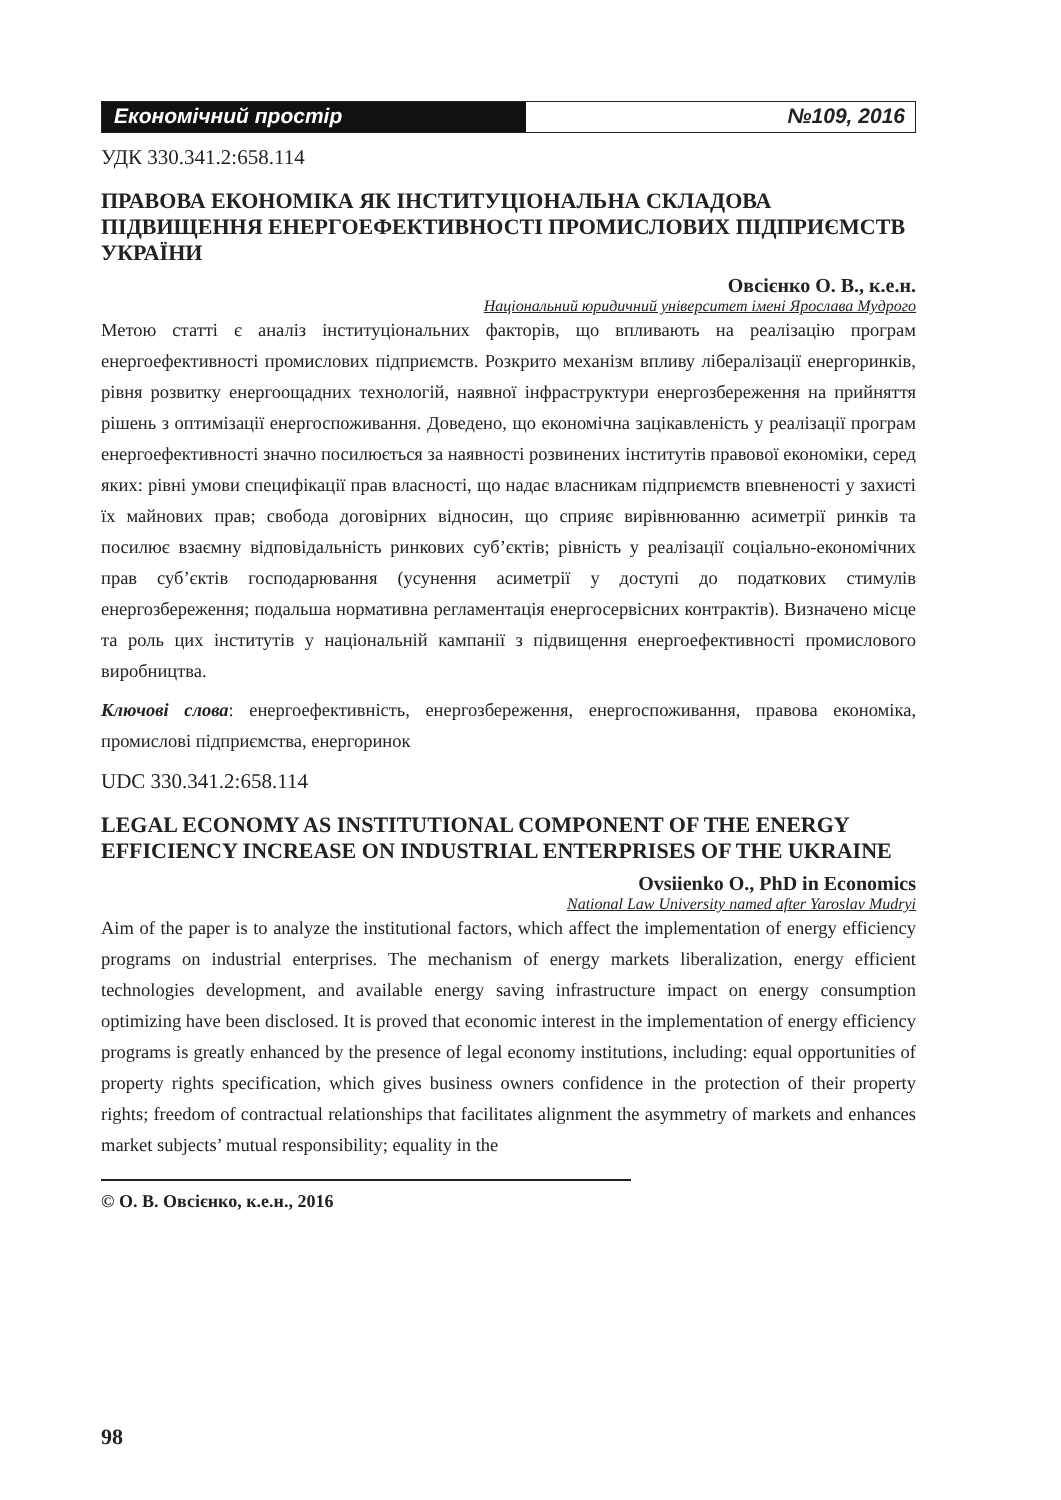Економічний простір №109, 2016
УДК 330.341.2:658.114
ПРАВОВА ЕКОНОМІКА ЯК ІНСТИТУЦІОНАЛЬНА СКЛАДОВА ПІДВИЩЕННЯ ЕНЕРГОЕФЕКТИВНОСТІ ПРОМИСЛОВИХ ПІДПРИЄМСТВ УКРАЇНИ
Овсієнко О. В., к.е.н.
Національний юридичний університет імені Ярослава Мудрого
Метою статті є аналіз інституціональних факторів, що впливають на реалізацію програм енергоефективності промислових підприємств. Розкрито механізм впливу лібералізації енергоринків, рівня розвитку енергоощадних технологій, наявної інфраструктури енергозбереження на прийняття рішень з оптимізації енергоспоживання. Доведено, що економічна зацікавленість у реалізації програм енергоефективності значно посилюється за наявності розвинених інститутів правової економіки, серед яких: рівні умови специфікації прав власності, що надає власникам підприємств впевненості у захисті їх майнових прав; свобода договірних відносин, що сприяє вирівнюванню асиметрії ринків та посилює взаємну відповідальність ринкових суб’єктів; рівність у реалізації соціально-економічних прав суб’єктів господарювання (усунення асиметрії у доступі до податкових стимулів енергозбереження; подальша нормативна регламентація енергосервісних контрактів). Визначено місце та роль цих інститутів у національній кампанії з підвищення енергоефективності промислового виробництва.
Ключові слова: енергоефективність, енергозбереження, енергоспоживання, правова економіка, промислові підприємства, енергоринок
UDC 330.341.2:658.114
LEGAL ECONOMY AS INSTITUTIONAL COMPONENT OF THE ENERGY EFFICIENCY INCREASE ON INDUSTRIAL ENTERPRISES OF THE UKRAINE
Ovsiienko O., PhD in Economics
National Law University named after Yaroslav Mudryi
Aim of the paper is to analyze the institutional factors, which affect the implementation of energy efficiency programs on industrial enterprises. The mechanism of energy markets liberalization, energy efficient technologies development, and available energy saving infrastructure impact on energy consumption optimizing have been disclosed. It is proved that economic interest in the implementation of energy efficiency programs is greatly enhanced by the presence of legal economy institutions, including: equal opportunities of property rights specification, which gives business owners confidence in the protection of their property rights; freedom of contractual relationships that facilitates alignment the asymmetry of markets and enhances market subjects’ mutual responsibility; equality in the
© О. В. Овсієнко, к.е.н., 2016
98